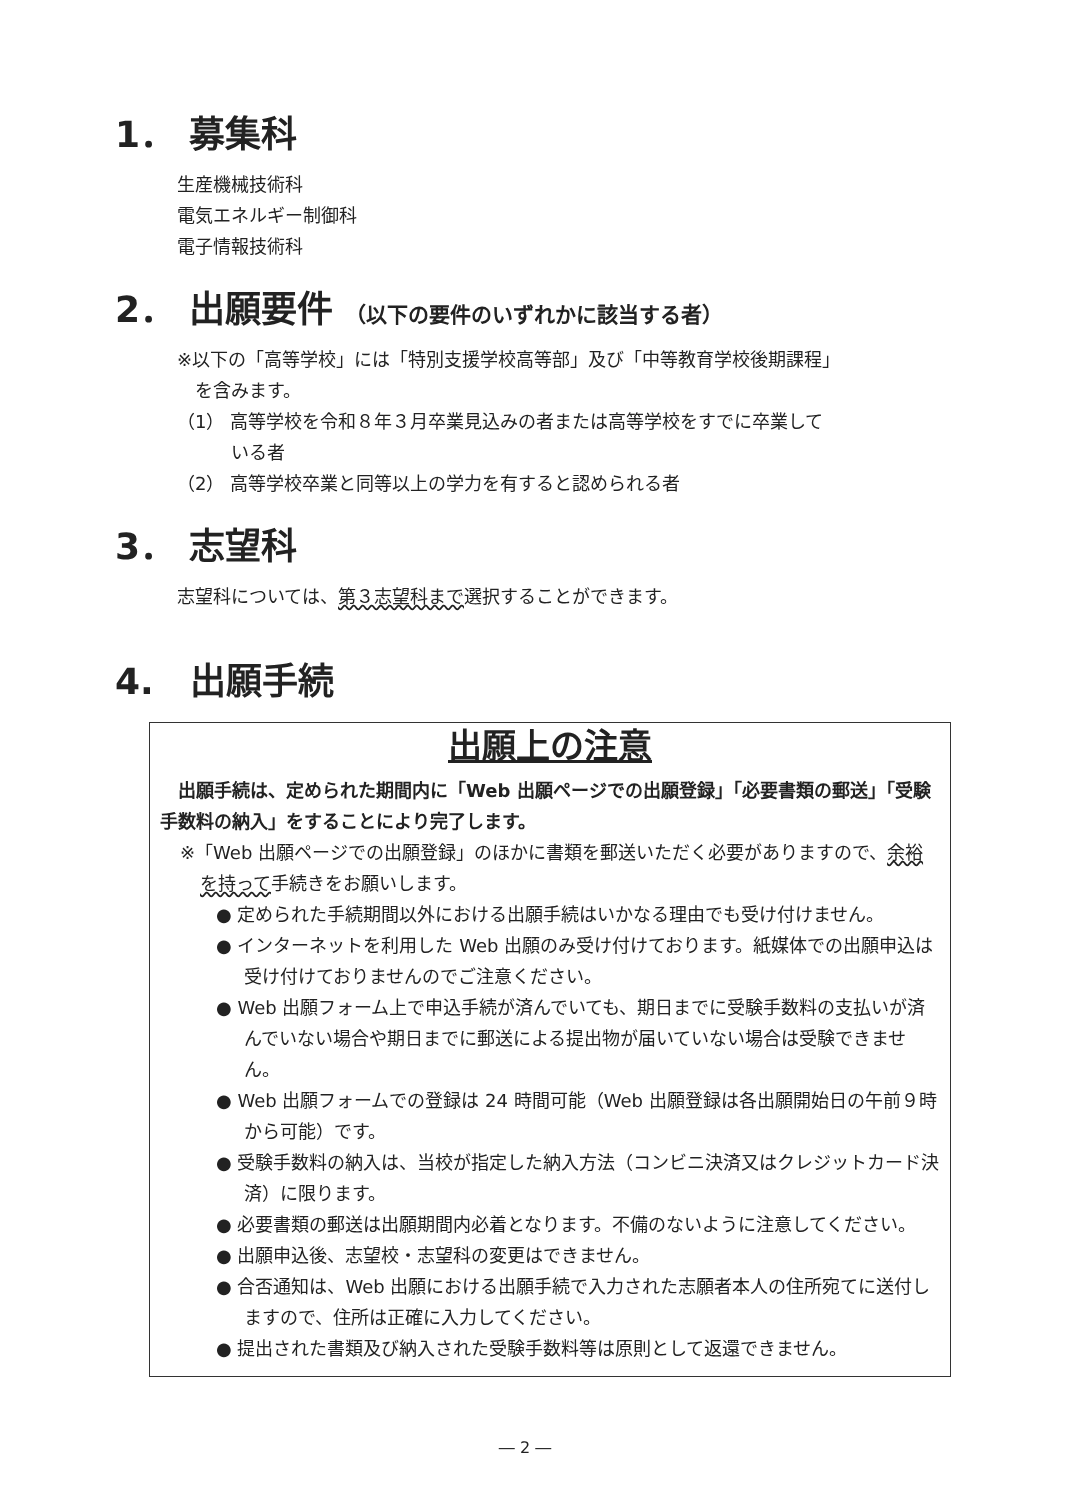1． 募集科
生産機械技術科
電気エネルギー制御科
電子情報技術科
2． 出願要件 （以下の要件のいずれかに該当する者）
※以下の「高等学校」には「特別支援学校高等部」及び「中等教育学校後期課程」
　を含みます。
（1） 高等学校を令和８年３月卒業見込みの者または高等学校をすでに卒業して
　　　いる者
（2） 高等学校卒業と同等以上の学力を有すると認められる者
3． 志望科
志望科については、第３志望科まで選択することができます。
4.　出願手続
出願上の注意
　出願手続は、定められた期間内に「Web 出願ページでの出願登録」「必要書類の郵送」「受験手数料の納入」をすることにより完了します。
※「Web 出願ページでの出願登録」のほかに書類を郵送いただく必要がありますので、余裕を持って手続きをお願いします。
● 定められた手続期間以外における出願手続はいかなる理由でも受け付けません。
● インターネットを利用した Web 出願のみ受け付けております。紙媒体での出願申込は受け付けておりませんのでご注意ください。
● Web 出願フォーム上で申込手続が済んでいても、期日までに受験手数料の支払いが済んでいない場合や期日までに郵送による提出物が届いていない場合は受験できません。
● Web 出願フォームでの登録は 24 時間可能（Web 出願登録は各出願開始日の午前９時から可能）です。
● 受験手数料の納入は、当校が指定した納入方法（コンビニ決済又はクレジットカード決済）に限ります。
● 必要書類の郵送は出願期間内必着となります。不備のないように注意してください。
● 出願申込後、志望校・志望科の変更はできません。
● 合否通知は、Web 出願における出願手続で入力された志願者本人の住所宛てに送付しますので、住所は正確に入力してください。
● 提出された書類及び納入された受験手数料等は原則として返還できません。
― 2 ―